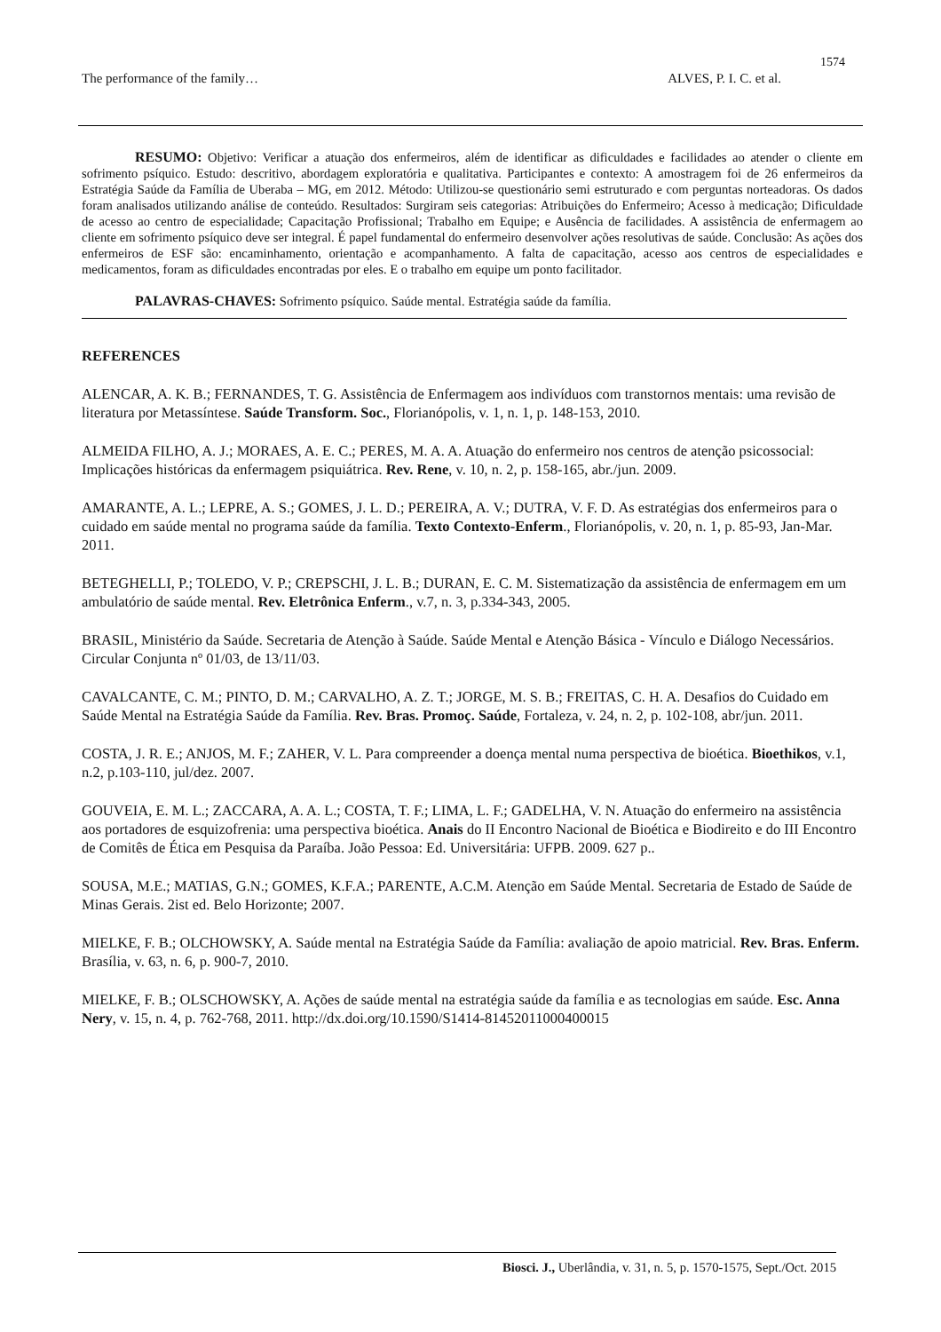1574
The performance of the family… ALVES, P. I. C. et al.
RESUMO: Objetivo: Verificar a atuação dos enfermeiros, além de identificar as dificuldades e facilidades ao atender o cliente em sofrimento psíquico. Estudo: descritivo, abordagem exploratória e qualitativa. Participantes e contexto: A amostragem foi de 26 enfermeiros da Estratégia Saúde da Família de Uberaba – MG, em 2012. Método: Utilizou-se questionário semi estruturado e com perguntas norteadoras. Os dados foram analisados utilizando análise de conteúdo. Resultados: Surgiram seis categorias: Atribuições do Enfermeiro; Acesso à medicação; Dificuldade de acesso ao centro de especialidade; Capacitação Profissional; Trabalho em Equipe; e Ausência de facilidades. A assistência de enfermagem ao cliente em sofrimento psíquico deve ser integral. É papel fundamental do enfermeiro desenvolver ações resolutivas de saúde. Conclusão: As ações dos enfermeiros de ESF são: encaminhamento, orientação e acompanhamento. A falta de capacitação, acesso aos centros de especialidades e medicamentos, foram as dificuldades encontradas por eles. E o trabalho em equipe um ponto facilitador.
PALAVRAS-CHAVES: Sofrimento psíquico. Saúde mental. Estratégia saúde da família.
REFERENCES
ALENCAR, A. K. B.; FERNANDES, T. G. Assistência de Enfermagem aos indivíduos com transtornos mentais: uma revisão de literatura por Metassíntese. Saúde Transform. Soc., Florianópolis, v. 1, n. 1, p. 148-153, 2010.
ALMEIDA FILHO, A. J.; MORAES, A. E. C.; PERES, M. A. A. Atuação do enfermeiro nos centros de atenção psicossocial: Implicações históricas da enfermagem psiquiátrica. Rev. Rene, v. 10, n. 2, p. 158-165, abr./jun. 2009.
AMARANTE, A. L.; LEPRE, A. S.; GOMES, J. L. D.; PEREIRA, A. V.; DUTRA, V. F. D. As estratégias dos enfermeiros para o cuidado em saúde mental no programa saúde da família. Texto Contexto-Enferm., Florianópolis, v. 20, n. 1, p. 85-93, Jan-Mar. 2011.
BETEGHELLI, P.; TOLEDO, V. P.; CREPSCHI, J. L. B.; DURAN, E. C. M. Sistematização da assistência de enfermagem em um ambulatório de saúde mental. Rev. Eletrônica Enferm., v.7, n. 3, p.334-343, 2005.
BRASIL, Ministério da Saúde. Secretaria de Atenção à Saúde. Saúde Mental e Atenção Básica - Vínculo e Diálogo Necessários. Circular Conjunta nº 01/03, de 13/11/03.
CAVALCANTE, C. M.; PINTO, D. M.; CARVALHO, A. Z. T.; JORGE, M. S. B.; FREITAS, C. H. A. Desafios do Cuidado em Saúde Mental na Estratégia Saúde da Família. Rev. Bras. Promoç. Saúde, Fortaleza, v. 24, n. 2, p. 102-108, abr/jun. 2011.
COSTA, J. R. E.; ANJOS, M. F.; ZAHER, V. L. Para compreender a doença mental numa perspectiva de bioética. Bioethikos, v.1, n.2, p.103-110, jul/dez. 2007.
GOUVEIA, E. M. L.; ZACCARA, A. A. L.; COSTA, T. F.; LIMA, L. F.; GADELHA, V. N. Atuação do enfermeiro na assistência aos portadores de esquizofrenia: uma perspectiva bioética. Anais do II Encontro Nacional de Bioética e Biodireito e do III Encontro de Comitês de Ética em Pesquisa da Paraíba. João Pessoa: Ed. Universitária: UFPB. 2009. 627 p..
SOUSA, M.E.; MATIAS, G.N.; GOMES, K.F.A.; PARENTE, A.C.M. Atenção em Saúde Mental. Secretaria de Estado de Saúde de Minas Gerais. 2ist ed. Belo Horizonte; 2007.
MIELKE, F. B.; OLCHOWSKY, A. Saúde mental na Estratégia Saúde da Família: avaliação de apoio matricial. Rev. Bras. Enferm. Brasília, v. 63, n. 6, p. 900-7, 2010.
MIELKE, F. B.; OLSCHOWSKY, A. Ações de saúde mental na estratégia saúde da família e as tecnologias em saúde. Esc. Anna Nery, v. 15, n. 4, p. 762-768, 2011. http://dx.doi.org/10.1590/S1414-81452011000400015
Biosci. J., Uberlândia, v. 31, n. 5, p. 1570-1575, Sept./Oct. 2015